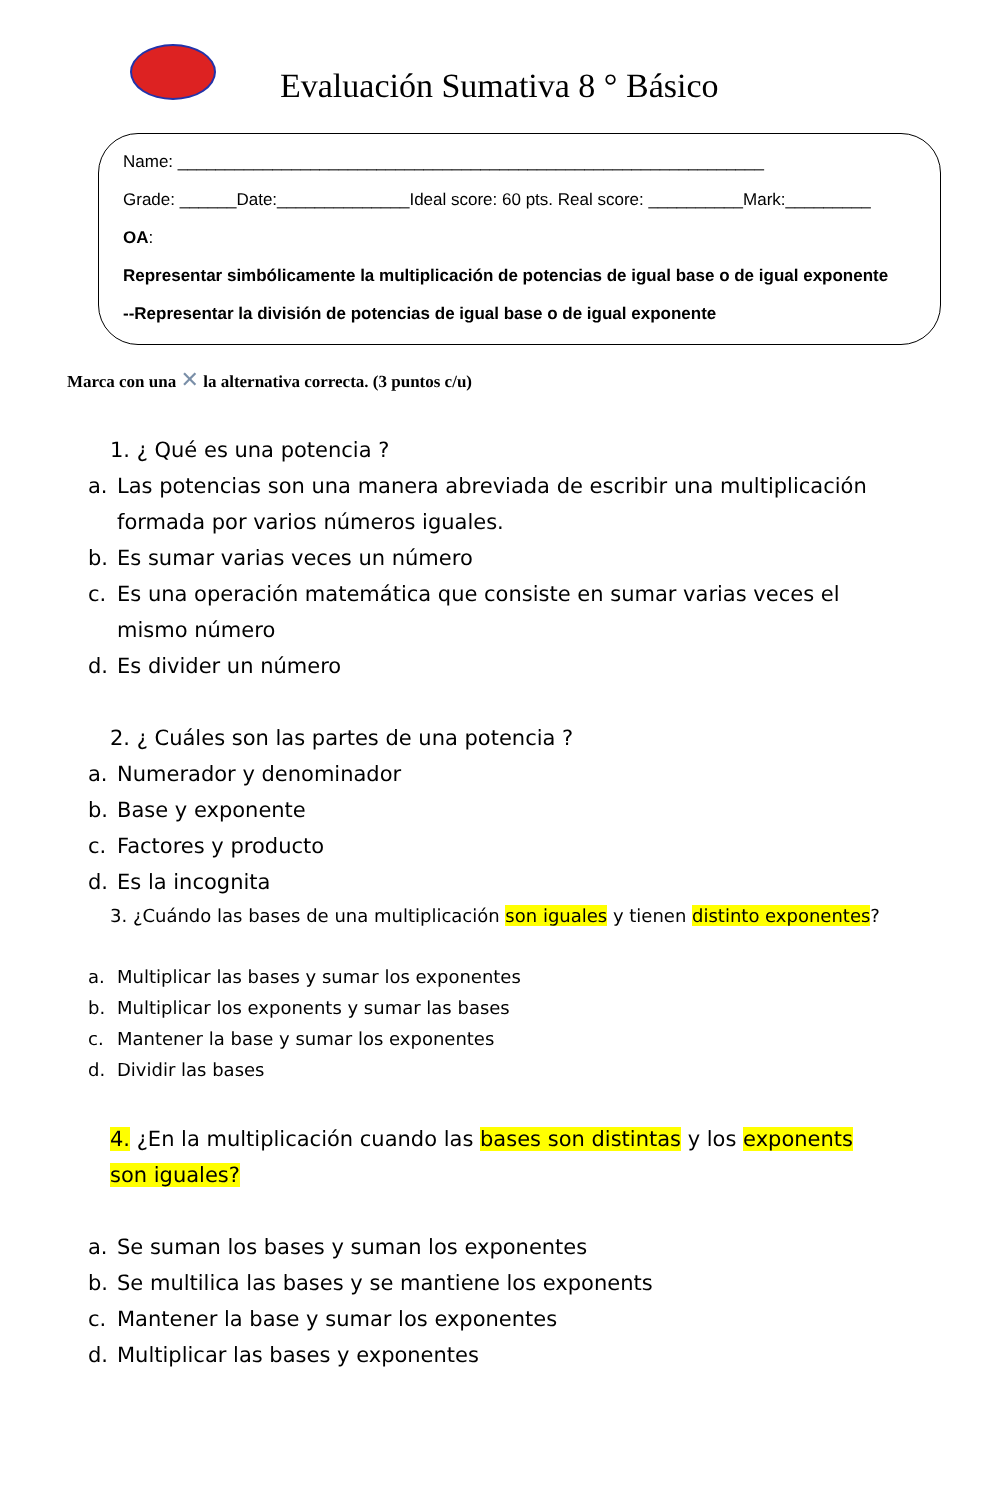Evaluación Sumativa 8 ° Básico
Name: ______________________________________________________________
Grade: ______Date:______________Ideal score: 60 pts. Real score: __________Mark:_________
OA:
Representar simbólicamente la multiplicación de potencias de igual base o de igual exponente
--Representar la división de potencias de igual base o de igual exponente
Marca con una ✕ la alternativa correcta. (3 puntos c/u)
1. ¿ Qué es una potencia ?
a. Las potencias son una manera abreviada de escribir una multiplicación formada por varios números iguales.
b. Es sumar varias veces un número
c. Es una operación matemática que consiste en sumar varias veces el mismo número
d. Es divider un número
2. ¿ Cuáles son las partes de una potencia ?
a. Numerador y denominador
b. Base y exponente
c. Factores y producto
d. Es la incognita
3. ¿Cuándo las bases de una multiplicación son iguales y tienen distinto exponentes?
a. Multiplicar las bases y sumar los exponentes
b. Multiplicar los exponents y sumar las bases
c. Mantener la base y sumar los exponentes
d. Dividir las bases
4. ¿En la multiplicación cuando las bases son distintas y los exponents son iguales?
a. Se suman los bases y suman los exponentes
b. Se multilica las bases y se mantiene los exponents
c. Mantener la base y sumar los exponentes
d. Multiplicar las bases y exponentes